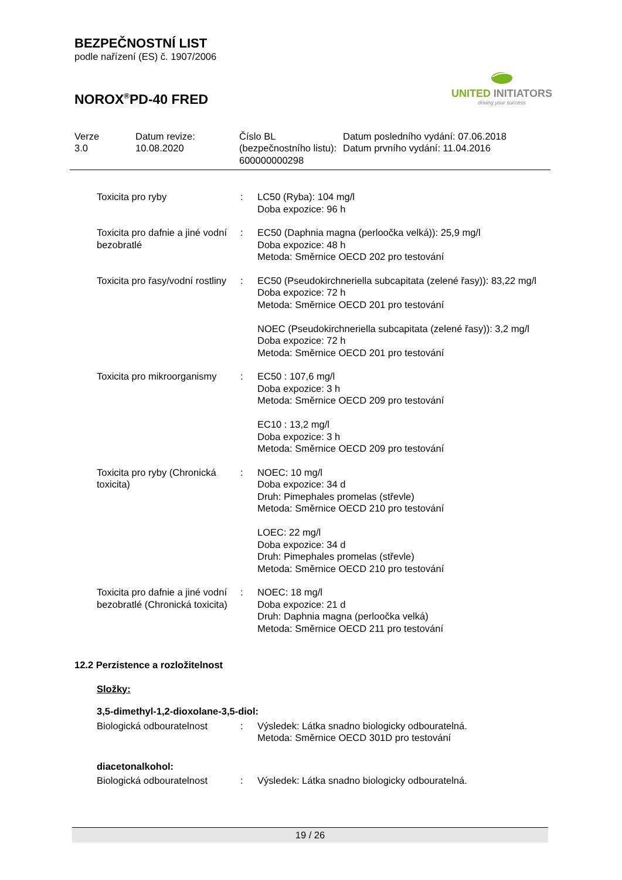BEZPEČNOSTNÍ LIST
podle nařízení (ES) č. 1907/2006
NOROX<sup>®</sup>PD-40 FRED
UNITED INITIATORS
driving your success
Verze
3.0
Datum revize:
10.08.2020
Číslo BL (bezpečnostního listu):
600000000298
Datum posledního vydání: 07.06.2018
Datum prvního vydání: 11.04.2016
| Toxicita pro ryby | : | LC50 (Ryba): 104 mg/l Doba expozice: 96 h |
| Toxicita pro dafnie a jiné vodní bezobratlé | : | EC50 (Daphnia magna (perloočka velká)): 25,9 mg/l Doba expozice: 48 h Metoda: Směrnice OECD 202 pro testování |
| Toxicita pro řasy/vodní rostliny | : | EC50 (Pseudokirchneriella subcapitata (zelené řasy)): 83,22 mg/l Doba expozice: 72 h Metoda: Směrnice OECD 201 pro testování NOEC (Pseudokirchneriella subcapitata (zelené řasy)): 3,2 mg/l Doba expozice: 72 h Metoda: Směrnice OECD 201 pro testování |
| Toxicita pro mikroorganismy | : | EC50 : 107,6 mg/l Doba expozice: 3 h Metoda: Směrnice OECD 209 pro testování EC10 : 13,2 mg/l Doba expozice: 3 h Metoda: Směrnice OECD 209 pro testování |
| Toxicita pro ryby (Chronická toxicita) | : | NOEC: 10 mg/l Doba expozice: 34 d Druh: Pimephales promelas (střevle) Metoda: Směrnice OECD 210 pro testování LOEC: 22 mg/l Doba expozice: 34 d Druh: Pimephales promelas (střevle) Metoda: Směrnice OECD 210 pro testování |
| Toxicita pro dafnie a jiné vodní bezobratlé (Chronická toxicita) | : | NOEC: 18 mg/l Doba expozice: 21 d Druh: Daphnia magna (perloočka velká) Metoda: Směrnice OECD 211 pro testování |
12.2 Perzistence a rozložitelnost
Složky:
3,5-dimethyl-1,2-dioxolane-3,5-diol:
| Biologická odbouratelnost | : | Výsledek: Látka snadno biologicky odbouratelná. Metoda: Směrnice OECD 301D pro testování |
diacetonalkohol:
| Biologická odbouratelnost | : | Výsledek: Látka snadno biologicky odbouratelná. |
19 / 26